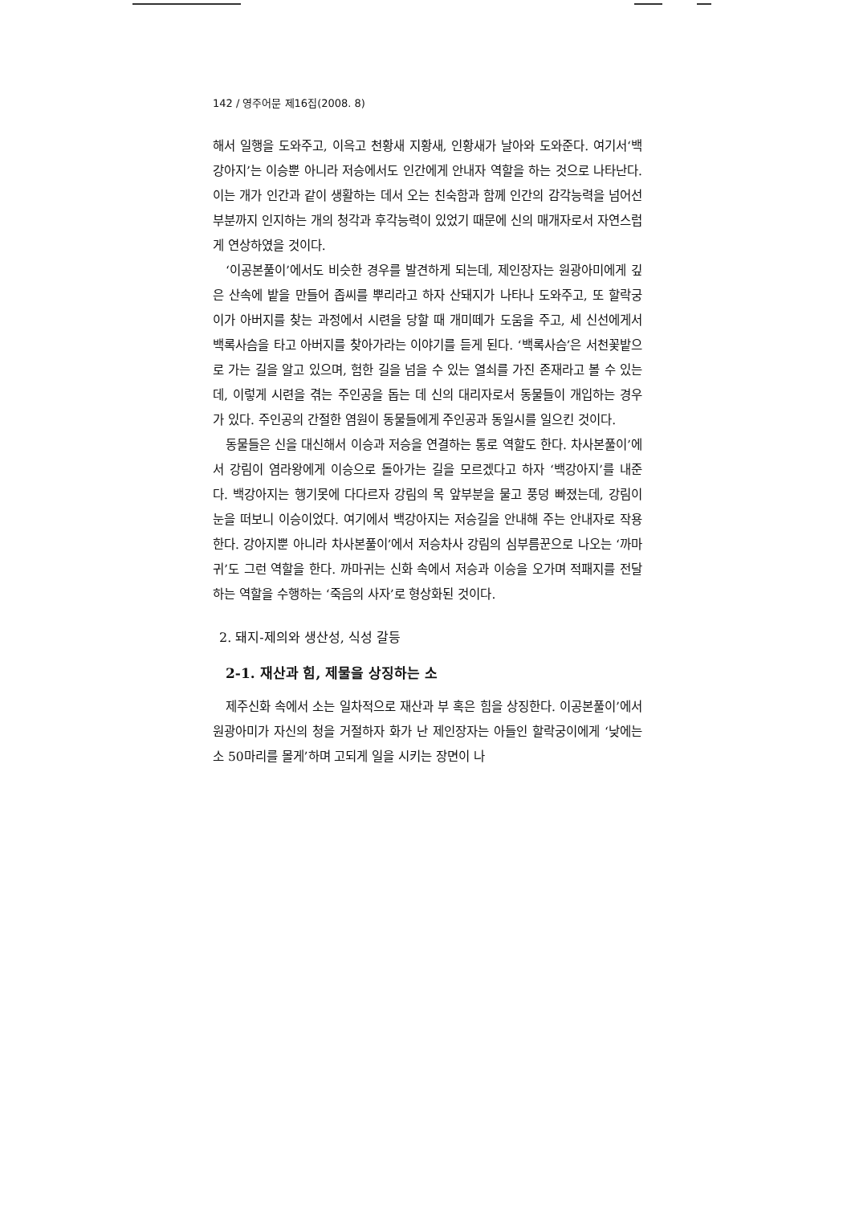142 / 영주어문 제16집(2008. 8)
해서 일행을 도와주고, 이윽고 천황새 지황새, 인황새가 날아와 도와준다. 여기서‘백강아지’는 이승뿐 아니라 저승에서도 인간에게 안내자 역할을 하는 것으로 나타난다. 이는 개가 인간과 같이 생활하는 데서 오는 친숙함과 함께 인간의 감각능력을 넘어선 부분까지 인지하는 개의 청각과 후각능력이 있었기 때문에 신의 매개자로서 자연스럽게 연상하였을 것이다.
‘이공본풀이’에서도 비슷한 경우를 발견하게 되는데, 제인장자는 원광아미에게 깊은 산속에 밭을 만들어 좁씨를 뿌리라고 하자 산돼지가 나타나 도와주고, 또 할락궁이가 아버지를 찾는 과정에서 시련을 당할 때 개미떼가 도움을 주고, 세 신선에게서 백록사슴을 타고 아버지를 찾아가라는 이야기를 듣게 된다. ‘백록사슴’은 서천꽃밭으로 가는 길을 알고 있으며, 험한 길을 넘을 수 있는 열쇠를 가진 존재라고 볼 수 있는데, 이렇게 시련을 겪는 주인공을 돕는 데 신의 대리자로서 동물들이 개입하는 경우가 있다. 주인공의 간절한 염원이 동물들에게 주인공과 동일시를 일으킨 것이다.
동물들은 신을 대신해서 이승과 저승을 연결하는 통로 역할도 한다. 차사본풀이’에서 강림이 염라왕에게 이승으로 돌아가는 길을 모르겠다고 하자 ‘백강아지’를 내준다. 백강아지는 행기못에 다다르자 강림의 목 앞부분을 물고 풍덩 빠졌는데, 강림이 눈을 떠보니 이승이었다. 여기에서 백강아지는 저승길을 안내해 주는 안내자로 작용한다. 강아지뿐 아니라 차사본풀이’에서 저승차사 강림의 심부름꾼으로 나오는 ‘까마귀’도 그런 역할을 한다. 까마귀는 신화 속에서 저승과 이승을 오가며 적패지를 전달하는 역할을 수행하는 ‘죽음의 사자’로 형상화된 것이다.
2. 돼지-제의와 생산성, 식성 갈등
2-1. 재산과 힘, 제물을 상징하는 소
제주신화 속에서 소는 일차적으로 재산과 부 혹은 힘을 상징한다. 이공본풀이’에서 원광아미가 자신의 청을 거절하자 화가 난 제인장자는 아들인 할락궁이에게 ‘낮에는 소 50마리를 몰게’하며 고되게 일을 시키는 장면이 나